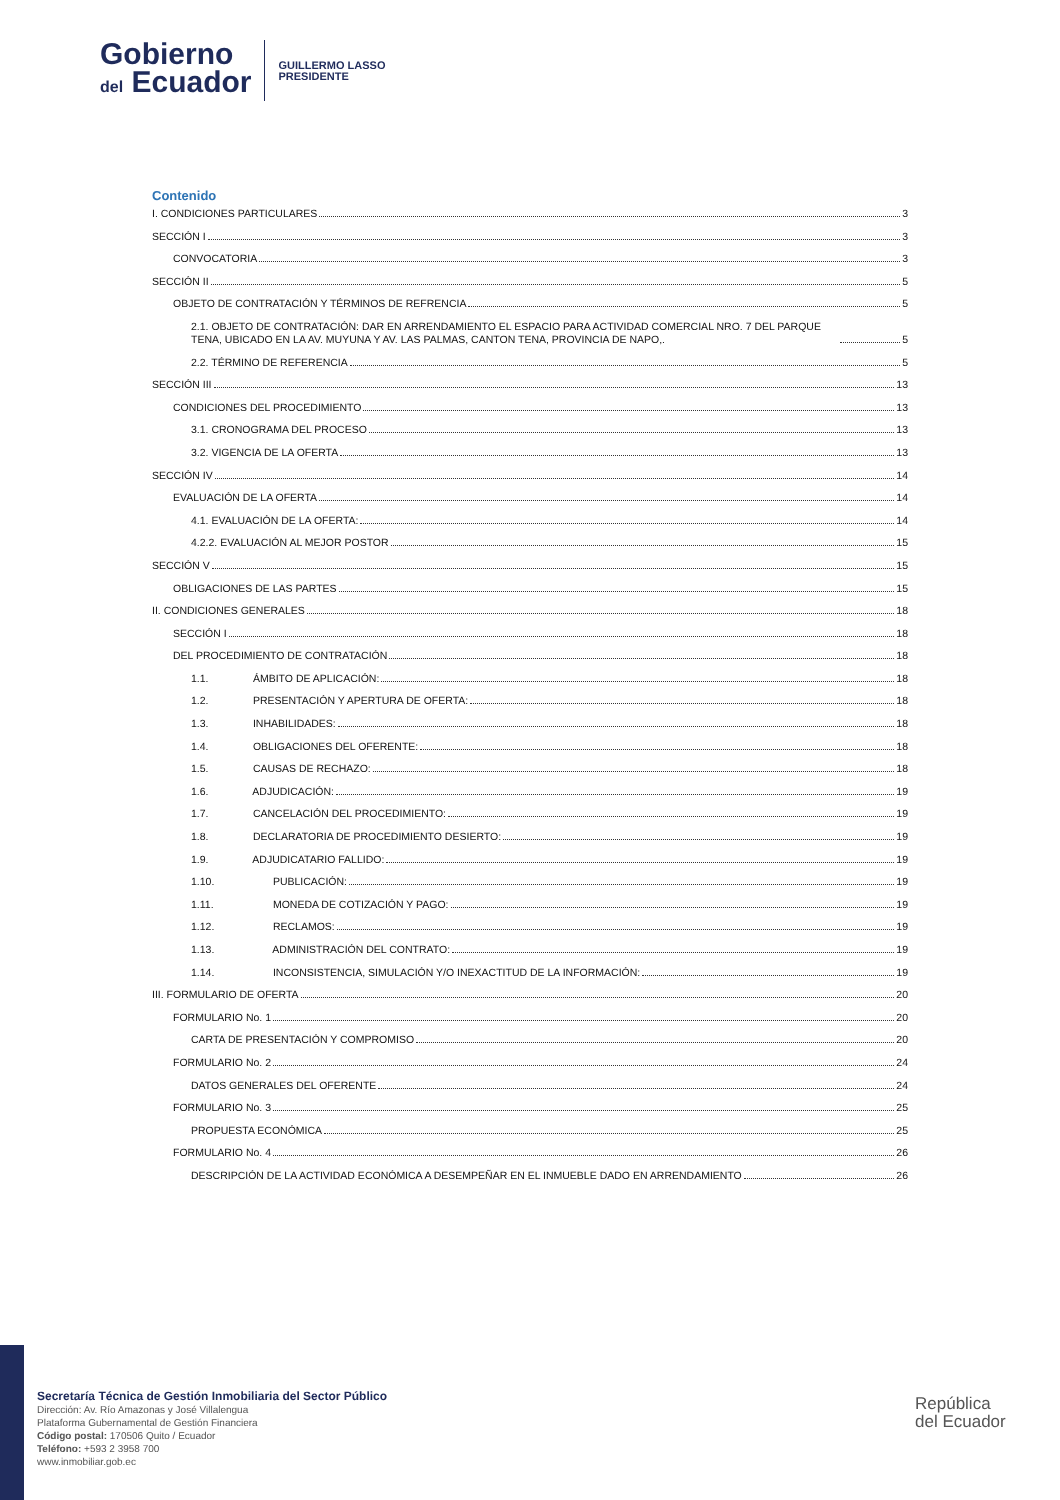Gobierno
del Ecuador
GUILLERMO LASSO
PRESIDENTE
Contenido
I. CONDICIONES PARTICULARES 3
SECCIÓN I 3
CONVOCATORIA 3
SECCIÓN II 5
OBJETO DE CONTRATACIÓN Y TÉRMINOS DE REFRENCIA 5
2.1. OBJETO DE CONTRATACIÓN: DAR EN ARRENDAMIENTO EL ESPACIO PARA ACTIVIDAD COMERCIAL NRO. 7 DEL PARQUE TENA, UBICADO EN LA AV. MUYUNA Y AV. LAS PALMAS, CANTON TENA, PROVINCIA DE NAPO,. 5
2.2. TÉRMINO DE REFERENCIA 5
SECCIÓN III 13
CONDICIONES DEL PROCEDIMIENTO 13
3.1. CRONOGRAMA DEL PROCESO 13
3.2. VIGENCIA DE LA OFERTA 13
SECCIÓN IV 14
EVALUACIÓN DE LA OFERTA 14
4.1. EVALUACIÓN DE LA OFERTA: 14
4.2.2. EVALUACIÓN AL MEJOR POSTOR 15
SECCIÓN V 15
OBLIGACIONES DE LAS PARTES 15
II. CONDICIONES GENERALES 18
SECCIÓN I 18
DEL PROCEDIMIENTO DE CONTRATACIÓN 18
1.1. ÁMBITO DE APLICACIÓN: 18
1.2. PRESENTACIÓN Y APERTURA DE OFERTA: 18
1.3. INHABILIDADES: 18
1.4. OBLIGACIONES DEL OFERENTE: 18
1.5. CAUSAS DE RECHAZO: 18
1.6. ADJUDICACIÓN: 19
1.7. CANCELACIÓN DEL PROCEDIMIENTO: 19
1.8. DECLARATORIA DE PROCEDIMIENTO DESIERTO: 19
1.9. ADJUDICATARIO FALLIDO: 19
1.10. PUBLICACIÓN: 19
1.11. MONEDA DE COTIZACIÓN Y PAGO: 19
1.12. RECLAMOS: 19
1.13. ADMINISTRACIÓN DEL CONTRATO: 19
1.14. INCONSISTENCIA, SIMULACIÓN Y/O INEXACTITUD DE LA INFORMACIÓN: 19
III. FORMULARIO DE OFERTA 20
FORMULARIO No. 1 20
CARTA DE PRESENTACIÓN Y COMPROMISO 20
FORMULARIO No. 2 24
DATOS GENERALES DEL OFERENTE 24
FORMULARIO No. 3 25
PROPUESTA ECONÓMICA 25
FORMULARIO No. 4 26
DESCRIPCIÓN DE LA ACTIVIDAD ECONÓMICA A DESEMPEÑAR EN EL INMUEBLE DADO EN ARRENDAMIENTO 26
Secretaría Técnica de Gestión Inmobiliaria del Sector Público
Dirección: Av. Río Amazonas y José Villalengua
Plataforma Gubernamental de Gestión Financiera
Código postal: 170506 Quito / Ecuador
Teléfono: +593 2 3958 700
www.inmobiliar.gob.ec
República
del Ecuador